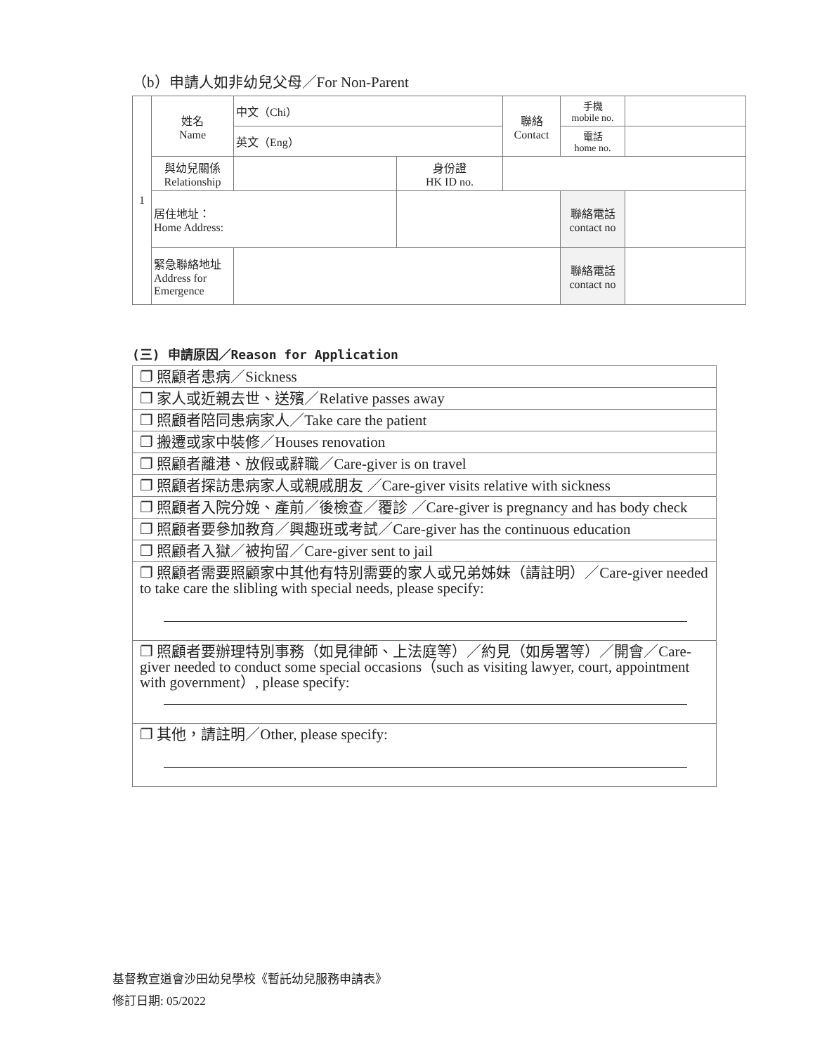（b）申請人如非幼兒父母／For Non-Parent
| 1 | 姓名 Name | 中文（Chi） | | 聯絡 Contact | 手機 mobile no. | |
| | | 英文（Eng） | | | 電話 home no. | |
| | 與幼兒關係 Relationship | | 身份證 HK ID no. | | | |
| | 居住地址： Home Address: | | | | 聯絡電話 contact no | |
| | 緊急聯絡地址 Address for Emergence | | | | 聯絡電話 contact no | |
(三) 申請原因／Reason for Application
| ❐ 照顧者患病／Sickness |
| ❐ 家人或近親去世、送殯／Relative passes away |
| ❐ 照顧者陪同患病家人／Take care the patient |
| ❐ 搬遷或家中裝修／Houses renovation |
| ❐ 照顧者離港、放假或辭職／Care-giver is on travel |
| ❐ 照顧者探訪患病家人或親戚朋友 ／Care-giver visits relative with sickness |
| ❐ 照顧者入院分娩、產前／後檢查／覆診 ／Care-giver is pregnancy and has body check |
| ❐ 照顧者要參加教育／興趣班或考試／Care-giver has the continuous education |
| ❐ 照顧者入獄／被拘留／Care-giver sent to jail |
| ❐ 照顧者需要照顧家中其他有特別需要的家人或兄弟姊妹（請註明）／Care-giver needed to take care the slibling with special needs, please specify: |
| ❐ 照顧者要辦理特別事務（如見律師、上法庭等）／約見（如房署等）／開會／Care-giver needed to conduct some special occasions（such as visiting lawyer, court, appointment with government）, please specify: |
| ❐ 其他，請註明／Other, please specify: |
基督教宣道會沙田幼兒學校《暫託幼兒服務申請表》
修訂日期: 05/2022